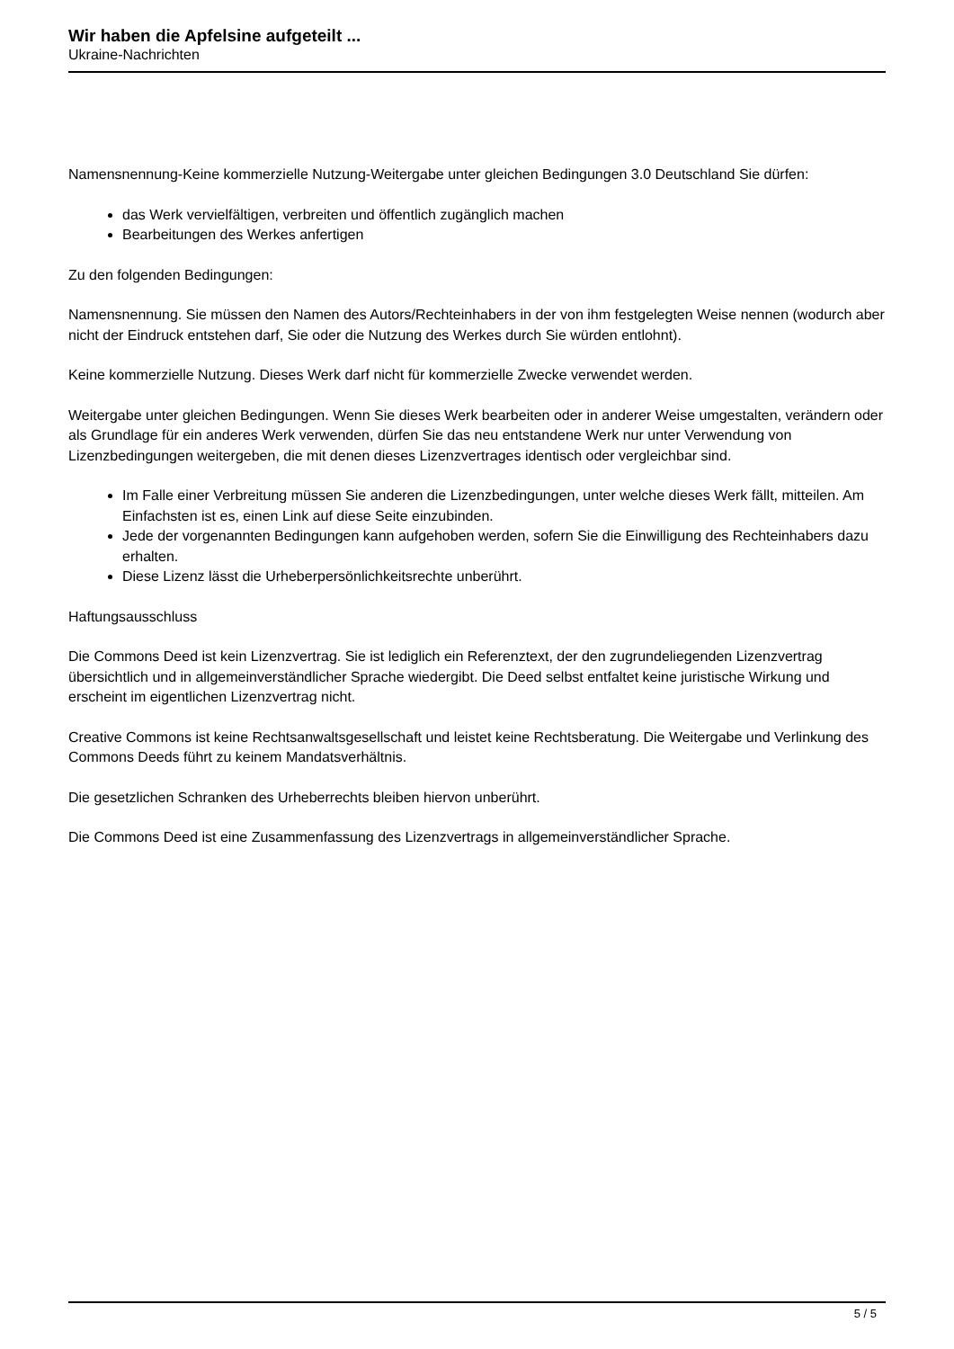Wir haben die Apfelsine aufgeteilt ...
Ukraine-Nachrichten
Namensnennung-Keine kommerzielle Nutzung-Weitergabe unter gleichen Bedingungen 3.0 Deutschland Sie dürfen:
das Werk vervielfältigen, verbreiten und öffentlich zugänglich machen
Bearbeitungen des Werkes anfertigen
Zu den folgenden Bedingungen:
Namensnennung. Sie müssen den Namen des Autors/Rechteinhabers in der von ihm festgelegten Weise nennen (wodurch aber nicht der Eindruck entstehen darf, Sie oder die Nutzung des Werkes durch Sie würden entlohnt).
Keine kommerzielle Nutzung. Dieses Werk darf nicht für kommerzielle Zwecke verwendet werden.
Weitergabe unter gleichen Bedingungen. Wenn Sie dieses Werk bearbeiten oder in anderer Weise umgestalten, verändern oder als Grundlage für ein anderes Werk verwenden, dürfen Sie das neu entstandene Werk nur unter Verwendung von Lizenzbedingungen weitergeben, die mit denen dieses Lizenzvertrages identisch oder vergleichbar sind.
Im Falle einer Verbreitung müssen Sie anderen die Lizenzbedingungen, unter welche dieses Werk fällt, mitteilen. Am Einfachsten ist es, einen Link auf diese Seite einzubinden.
Jede der vorgenannten Bedingungen kann aufgehoben werden, sofern Sie die Einwilligung des Rechteinhabers dazu erhalten.
Diese Lizenz lässt die Urheberpersönlichkeitsrechte unberührt.
Haftungsausschluss
Die Commons Deed ist kein Lizenzvertrag. Sie ist lediglich ein Referenztext, der den zugrundeliegenden Lizenzvertrag übersichtlich und in allgemeinverständlicher Sprache wiedergibt. Die Deed selbst entfaltet keine juristische Wirkung und erscheint im eigentlichen Lizenzvertrag nicht.
Creative Commons ist keine Rechtsanwaltsgesellschaft und leistet keine Rechtsberatung. Die Weitergabe und Verlinkung des Commons Deeds führt zu keinem Mandatsverhältnis.
Die gesetzlichen Schranken des Urheberrechts bleiben hiervon unberührt.
Die Commons Deed ist eine Zusammenfassung des Lizenzvertrags in allgemeinverständlicher Sprache.
5 / 5